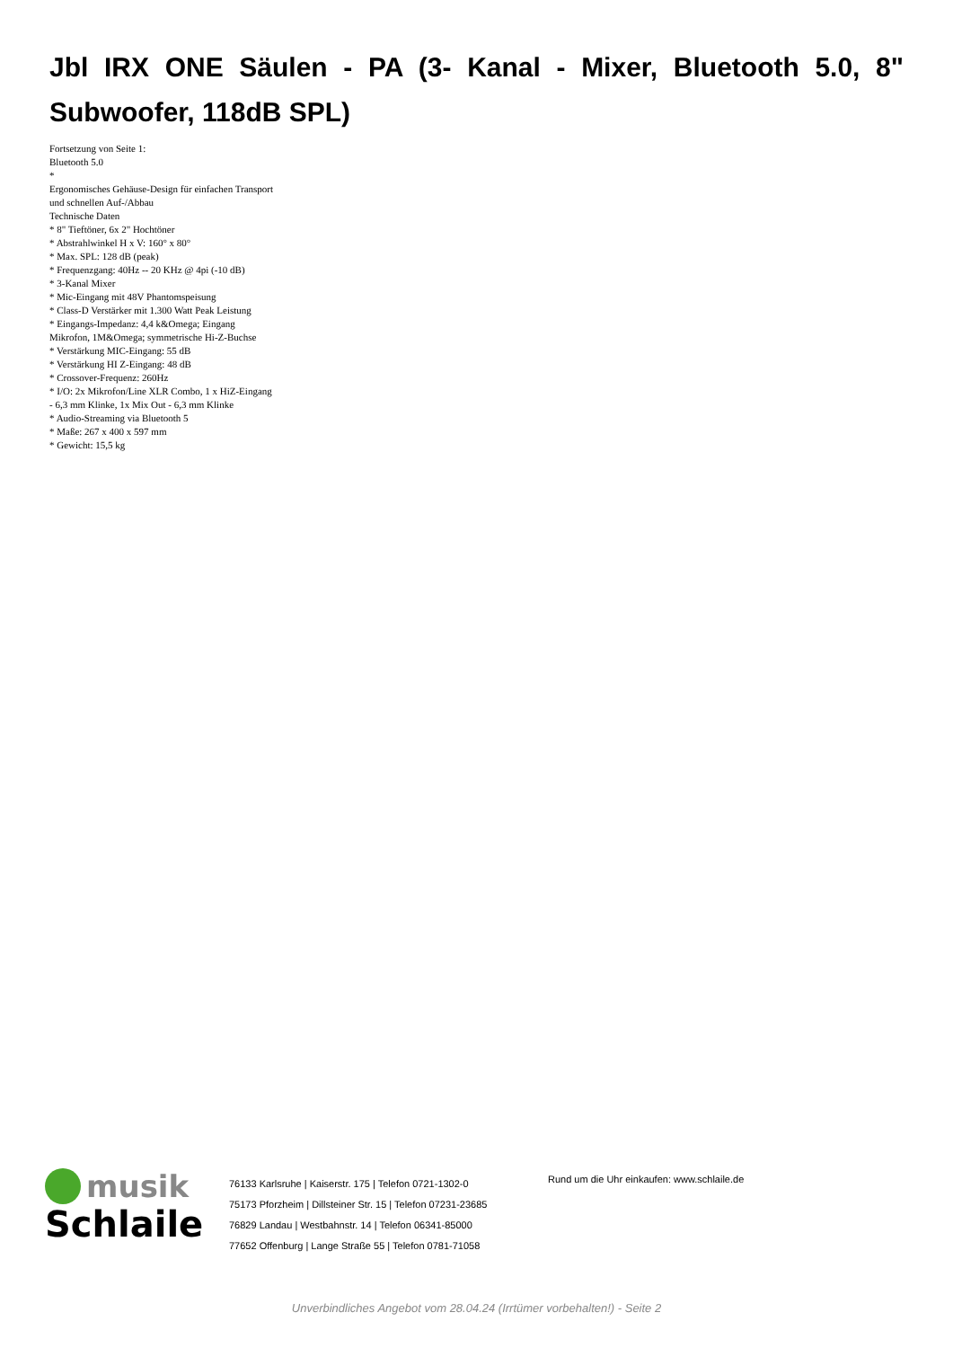Jbl IRX ONE Säulen - PA (3- Kanal - Mixer, Bluetooth 5.0, 8" Subwoofer, 118dB SPL)
Fortsetzung von Seite 1:
Bluetooth 5.0
*
Ergonomisches Gehäuse-Design für einfachen Transport und schnellen Auf-/Abbau
Technische Daten
* 8" Tieftöner, 6x 2" Hochtöner
* Abstrahlwinkel H x V: 160° x 80°
* Max. SPL: 128 dB (peak)
* Frequenzgang: 40Hz -- 20 KHz @ 4pi (-10 dB)
* 3-Kanal Mixer
* Mic-Eingang mit 48V Phantomspeisung
* Class-D Verstärker mit 1.300 Watt Peak Leistung
* Eingangs-Impedanz: 4,4 k&Omega; Eingang Mikrofon, 1M&Omega; symmetrische Hi-Z-Buchse
* Verstärkung MIC-Eingang: 55 dB
* Verstärkung HI Z-Eingang: 48 dB
* Crossover-Frequenz: 260Hz
* I/O: 2x Mikrofon/Line XLR Combo, 1 x HiZ-Eingang - 6,3 mm Klinke, 1x Mix Out - 6,3 mm Klinke
* Audio-Streaming via Bluetooth 5
* Maße: 267 x 400 x 597 mm
* Gewicht: 15,5 kg
musik
Schlaile
76133 Karlsruhe | Kaiserstr. 175 | Telefon 0721-1302-0
75173 Pforzheim | Dillsteiner Str. 15 | Telefon 07231-23685
76829 Landau | Westbahnstr. 14 | Telefon 06341-85000
77652 Offenburg | Lange Straße 55 | Telefon 0781-71058
Rund um die Uhr einkaufen: www.schlaile.de
Unverbindliches Angebot vom 28.04.24 (Irrtümer vorbehalten!) - Seite 2